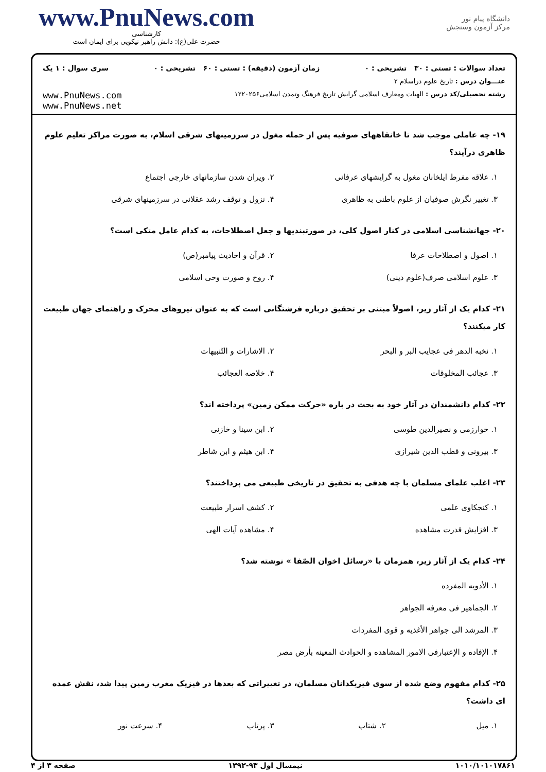www.PnuNews.com
کارشناسی
حضرت علی(ع): دانش راهبر نیکویی برای ایمان است
دانشگاه پیام نور
مرکز آزمون وسنجش
تعداد سوالات : تستی : ۳۰ تشریحی : ۰ زمان آزمون (دقیقه) : تستی : ۶۰ تشریحی : ۰ سری سوال : ۱ یک
عنـــوان درس : تاریخ علوم دراسلام ۲
رشته تحصیلی/کد درس : الهیات ومعارف اسلامی گرایش تاریخ فرهنگ وتمدن اسلامی۱۲۲۰۲۵۶ www.PnuNews.com
www.PnuNews.net
۱۹- چه عاملی موجب شد تا خانقاههای صوفیه پس از حمله مغول در سرزمینهای شرقی اسلام، به صورت مراکز تعلیم علوم ظاهری درآیند؟
۱. علاقه مفرط ایلخانان مغول به گرایشهای عرفانی ۲. ویران شدن سازمانهای خارجی اجتماع ۳. تغییر نگرش صوفیان از علوم باطنی به ظاهری ۴. نزول و توقف رشد عقلانی در سرزمینهای شرقی
۲۰- جهانشناسی اسلامی در کنار اصول کلی، در صورتبندیها و جعل اصطلاحات، به کدام عامل متکی است؟
۱. اصول و اصطلاحات عرفا ۲. قرآن و احادیث پیامبر(ص) ۳. علوم اسلامی صرف(علوم دینی) ۴. روح و صورت وحی اسلامی
۲۱- کدام یک از آثار زیر، اصولاً مبتنی بر تحقیق درباره فرشتگانی است که به عنوان نیروهای محرک و راهنمای جهان طبیعت کار میکنند؟
۱. نخبه الدهر فی عجایب البر و البحر ۲. الاشارات و التّنبیهات ۳. عجائب المخلوقات ۴. خلاصه العجائب
۲۲- کدام دانشمندان در آثار خود به بحث در باره «حرکت ممکن زمین» پرداخته اند؟
۱. خوارزمی و نصیرالدین طوسی ۲. ابن سینا و خازنی ۳. بیرونی و قطب الدین شیرازی ۴. ابن هیثم و ابن شاطر
۲۳- اغلب علمای مسلمان با چه هدفی به تحقیق در تاریخی طبیعی می پرداختند؟
۱. کنجکاوی علمی ۲. کشف اسرار طبیعت ۳. افزایش قدرت مشاهده ۴. مشاهده آیات الهی
۲۴- کدام یک از آثار زیر، همزمان با «رسائل اخوان الصّفا » نوشته شد؟
۱. الأدویه المفرده
۲. الجماهیر فی معرفه الجواهر
۳. المرشد الی جواهر الأغذیه و قوی المفردات
۴. الإفاده و الإعتبارفی الامور المشاهده و الحوادث المعینه بأرض مصر
۲۵- کدام مفهوم وضع شده از سوی فیزیکدانان مسلمان، در تغییراتی که بعدها در فیزیک مغرب زمین پیدا شد، نقش عمده ای داشت؟
۱. میل ۲. شتاب ۳. پرتاب ۴. سرعت نور
۱۰۱۰/۱۰۱۰۱۷۸۶۱ نیمسال اول ۹۳-۱۳۹۲ صفحه ۳ از ۴